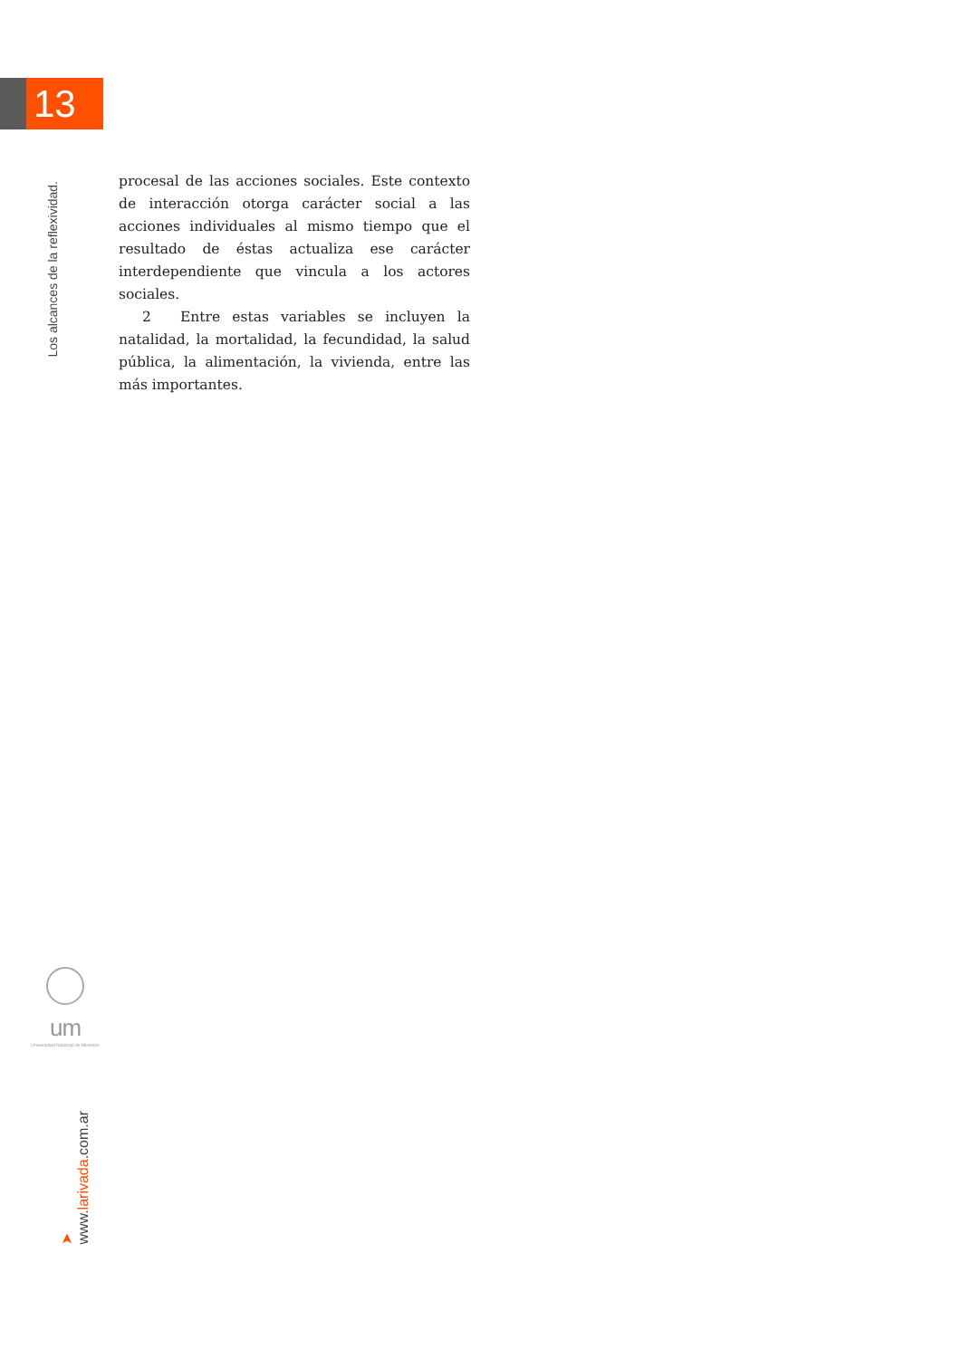13
Los alcances de la reflexividad.
procesal de las acciones sociales. Este contexto de interacción otorga carácter social a las acciones individuales al mismo tiempo que el resultado de éstas actualiza ese carácter interdependiente que vincula a los actores sociales.
2 Entre estas variables se incluyen la natalidad, la mortalidad, la fecundidad, la salud pública, la alimentación, la vivienda, entre las más importantes.
um
Universidad Nacional de Misiones
➤ www.larivada.com.ar